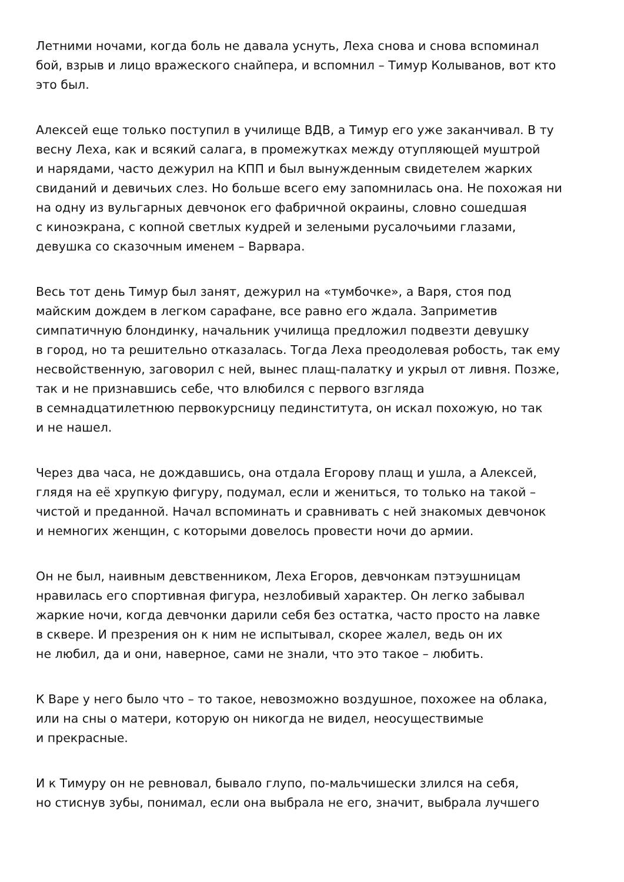Летними ночами, когда боль не давала уснуть, Леха снова и снова вспоминал
бой, взрыв и лицо вражеского снайпера, и вспомнил – Тимур Колыванов, вот кто
это был.
Алексей еще только поступил в училище ВДВ, а Тимур его уже заканчивал. В ту
весну Леха, как и всякий салага, в промежутках между отупляющей муштрой
и нарядами, часто дежурил на КПП и был вынужденным свидетелем жарких
свиданий и девичьих слез. Но больше всего ему запомнилась она. Не похожая ни
на одну из вульгарных девчонок его фабричной окраины, словно сошедшая
с киноэкрана, с копной светлых кудрей и зелеными русалочьими глазами,
девушка со сказочным именем – Варвара.
Весь тот день Тимур был занят, дежурил на «тумбочке», а Варя, стоя под
майским дождем в легком сарафане, все равно его ждала. Заприметив
симпатичную блондинку, начальник училища предложил подвезти девушку
в город, но та решительно отказалась. Тогда Леха преодолевая робость, так ему
несвойственную, заговорил с ней, вынес плащ-палатку и укрыл от ливня. Позже,
так и не признавшись себе, что влюбился с первого взгляда
в семнадцатилетнюю первокурсницу пединститута, он искал похожую, но так
и не нашел.
Через два часа, не дождавшись, она отдала Егорову плащ и ушла, а Алексей,
глядя на её хрупкую фигуру, подумал, если и жениться, то только на такой –
чистой и преданной. Начал вспоминать и сравнивать с ней знакомых девчонок
и немногих женщин, с которыми довелось провести ночи до армии.
Он не был, наивным девственником, Леха Егоров, девчонкам пэтэушницам
нравилась его спортивная фигура, незлобивый характер. Он легко забывал
жаркие ночи, когда девчонки дарили себя без остатка, часто просто на лавке
в сквере. И презрения он к ним не испытывал, скорее жалел, ведь он их
не любил, да и они, наверное, сами не знали, что это такое – любить.
К Варе у него было что – то такое, невозможно воздушное, похожее на облака,
или на сны о матери, которую он никогда не видел, неосуществимые
и прекрасные.
И к Тимуру он не ревновал, бывало глупо, по-мальчишески злился на себя,
но стиснув зубы, понимал, если она выбрала не его, значит, выбрала лучшего